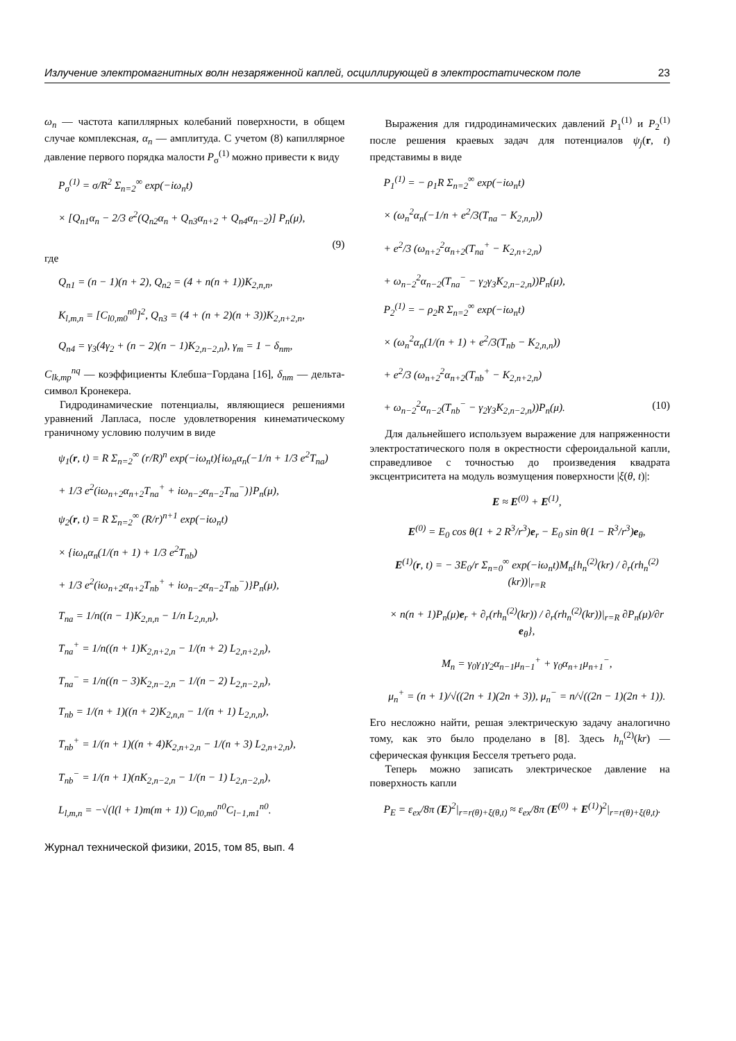Излучение электромагнитных волн незаряженной каплей, осциллирующей в электростатическом поле 23
ω<sub>n</sub> — частота капиллярных колебаний поверхности, в общем случае комплексная, α<sub>n</sub> — амплитуда. С учетом (8) капиллярное давление первого порядка малости P<sub>σ</sub><sup>(1)</sup> можно привести к виду
P<sub>σ</sub><sup>(1)</sup> = σ/R<sup>2</sup> Σ<sub>n=2</sub><sup>∞</sup> exp(−iω<sub>n</sub>t)
× [Q<sub>n1</sub>α<sub>n</sub> − 2/3 e<sup>2</sup>(Q<sub>n2</sub>α<sub>n</sub> + Q<sub>n3</sub>α<sub>n+2</sub> + Q<sub>n4</sub>α<sub>n−2</sub>)] P<sub>n</sub>(μ),
(9)
где
Q<sub>n1</sub> = (n − 1)(n + 2), Q<sub>n2</sub> = (4 + n(n + 1))K<sub>2,n,n</sub>,
K<sub>l,m,n</sub> = [C<sub>l0,m0</sub><sup>n0</sup>]<sup>2</sup>, Q<sub>n3</sub> = (4 + (n + 2)(n + 3))K<sub>2,n+2,n</sub>,
Q<sub>n4</sub> = γ<sub>3</sub>(4γ<sub>2</sub> + (n − 2)(n − 1)K<sub>2,n−2,n</sub>), γ<sub>m</sub> = 1 − δ<sub>nm</sub>,
C<sub>lk,mp</sub><sup>nq</sup> — коэффициенты Клебша−Гордана [16], δ<sub>nm</sub> — дельта-символ Кронекера.
Гидродинамические потенциалы, являющиеся решениями уравнений Лапласа, после удовлетворения кинематическому граничному условию получим в виде
ψ<sub>1</sub>(r, t) = R Σ<sub>n=2</sub><sup>∞</sup> (r/R)<sup>n</sup> exp(−iω<sub>n</sub>t){iω<sub>n</sub>α<sub>n</sub>(−1/n + 1/3 e<sup>2</sup>T<sub>na</sub>)
+ 1/3 e<sup>2</sup>(iω<sub>n+2</sub>α<sub>n+2</sub>T<sub>na</sub><sup>+</sup> + iω<sub>n−2</sub>α<sub>n−2</sub>T<sub>na</sub><sup>−</sup>)}P<sub>n</sub>(μ),
ψ<sub>2</sub>(r, t) = R Σ<sub>n=2</sub><sup>∞</sup> (R/r)<sup>n+1</sup> exp(−iω<sub>n</sub>t)
× {iω<sub>n</sub>α<sub>n</sub>(1/(n + 1) + 1/3 e<sup>2</sup>T<sub>nb</sub>)
+ 1/3 e<sup>2</sup>(iω<sub>n+2</sub>α<sub>n+2</sub>T<sub>nb</sub><sup>+</sup> + iω<sub>n−2</sub>α<sub>n−2</sub>T<sub>nb</sub><sup>−</sup>)}P<sub>n</sub>(μ),
T<sub>na</sub> = 1/n((n − 1)K<sub>2,n,n</sub> − 1/n L<sub>2,n,n</sub>),
T<sub>na</sub><sup>+</sup> = 1/n((n + 1)K<sub>2,n+2,n</sub> − 1/(n + 2) L<sub>2,n+2,n</sub>),
T<sub>na</sub><sup>−</sup> = 1/n((n − 3)K<sub>2,n−2,n</sub> − 1/(n − 2) L<sub>2,n−2,n</sub>),
T<sub>nb</sub> = 1/(n + 1)((n + 2)K<sub>2,n,n</sub> − 1/(n + 1) L<sub>2,n,n</sub>),
T<sub>nb</sub><sup>+</sup> = 1/(n + 1)((n + 4)K<sub>2,n+2,n</sub> − 1/(n + 3) L<sub>2,n+2,n</sub>),
T<sub>nb</sub><sup>−</sup> = 1/(n + 1)(nK<sub>2,n−2,n</sub> − 1/(n − 1) L<sub>2,n−2,n</sub>),
L<sub>l,m,n</sub> = −√(l(l + 1)m(m + 1)) C<sub>l0,m0</sub><sup>n0</sup>C<sub>l−1,m1</sub><sup>n0</sup>.
Журнал технической физики, 2015, том 85, вып. 4
Выражения для гидродинамических давлений P<sub>1</sub><sup>(1)</sup> и P<sub>2</sub><sup>(1)</sup> после решения краевых задач для потенциалов ψ<sub>j</sub>(r, t) представимы в виде
P<sub>1</sub><sup>(1)</sup> = − ρ<sub>1</sub>R Σ<sub>n=2</sub><sup>∞</sup> exp(−iω<sub>n</sub>t)
× (ω<sub>n</sub><sup>2</sup>α<sub>n</sub>(−1/n + e<sup>2</sup>/3(T<sub>na</sub> − K<sub>2,n,n</sub>))
+ e<sup>2</sup>/3 (ω<sub>n+2</sub><sup>2</sup>α<sub>n+2</sub>(T<sub>na</sub><sup>+</sup> − K<sub>2,n+2,n</sub>)
+ ω<sub>n−2</sub><sup>2</sup>α<sub>n−2</sub>(T<sub>na</sub><sup>−</sup> − γ<sub>2</sub>γ<sub>3</sub>K<sub>2,n−2,n</sub>))P<sub>n</sub>(μ),
P<sub>2</sub><sup>(1)</sup> = − ρ<sub>2</sub>R Σ<sub>n=2</sub><sup>∞</sup> exp(−iω<sub>n</sub>t)
× (ω<sub>n</sub><sup>2</sup>α<sub>n</sub>(1/(n + 1) + e<sup>2</sup>/3(T<sub>nb</sub> − K<sub>2,n,n</sub>))
+ e<sup>2</sup>/3 (ω<sub>n+2</sub><sup>2</sup>α<sub>n+2</sub>(T<sub>nb</sub><sup>+</sup> − K<sub>2,n+2,n</sub>)
+ ω<sub>n−2</sub><sup>2</sup>α<sub>n−2</sub>(T<sub>nb</sub><sup>−</sup> − γ<sub>2</sub>γ<sub>3</sub>K<sub>2,n−2,n</sub>))P<sub>n</sub>(μ). (10)
Для дальнейшего используем выражение для напряженности электростатического поля в окрестности сфероидальной капли, справедливое с точностью до произведения квадрата эксцентриситета на модуль возмущения поверхности |ξ(θ, t)|:
E ≈ E<sup>(0)</sup> + E<sup>(1)</sup>,
E<sup>(0)</sup> = E<sub>0</sub> cos θ(1 + 2 R<sup>3</sup>/r<sup>3</sup>)e<sub>r</sub> − E<sub>0</sub> sin θ(1 − R<sup>3</sup>/r<sup>3</sup>)e<sub>θ</sub>,
E<sup>(1)</sup>(r, t) = − 3E<sub>0</sub>/r Σ<sub>n=0</sub><sup>∞</sup> exp(−iω<sub>n</sub>t)M<sub>n</sub>{h<sub>n</sub><sup>(2)</sup>(kr) / ∂<sub>r</sub>(rh<sub>n</sub><sup>(2)</sup>(kr))|<sub>r=R</sub>
× n(n + 1)P<sub>n</sub>(μ)e<sub>r</sub> + ∂<sub>r</sub>(rh<sub>n</sub><sup>(2)</sup>(kr)) / ∂<sub>r</sub>(rh<sub>n</sub><sup>(2)</sup>(kr))|<sub>r=R</sub> ∂P<sub>n</sub>(μ)/∂r e<sub>θ</sub>},
M<sub>n</sub> = γ<sub>0</sub>γ<sub>1</sub>γ<sub>2</sub>α<sub>n−1</sub>μ<sub>n−1</sub><sup>+</sup> + γ<sub>0</sub>α<sub>n+1</sub>μ<sub>n+1</sub><sup>−</sup>,
μ<sub>n</sub><sup>+</sup> = (n + 1)/√((2n + 1)(2n + 3)), μ<sub>n</sub><sup>−</sup> = n/√((2n − 1)(2n + 1)).
Его несложно найти, решая электрическую задачу аналогично тому, как это было проделано в [8]. Здесь h<sub>n</sub><sup>(2)</sup>(kr) — сферическая функция Бесселя третьего рода.
Теперь можно записать электрическое давление на поверхность капли
P<sub>E</sub> = ε<sub>ex</sub>/8π (E)<sup>2</sup>|<sub>r=r(θ)+ξ(θ,t)</sub> ≈ ε<sub>ex</sub>/8π (E<sup>(0)</sup> + E<sup>(1)</sup>)<sup>2</sup>|<sub>r=r(θ)+ξ(θ,t)</sub>.